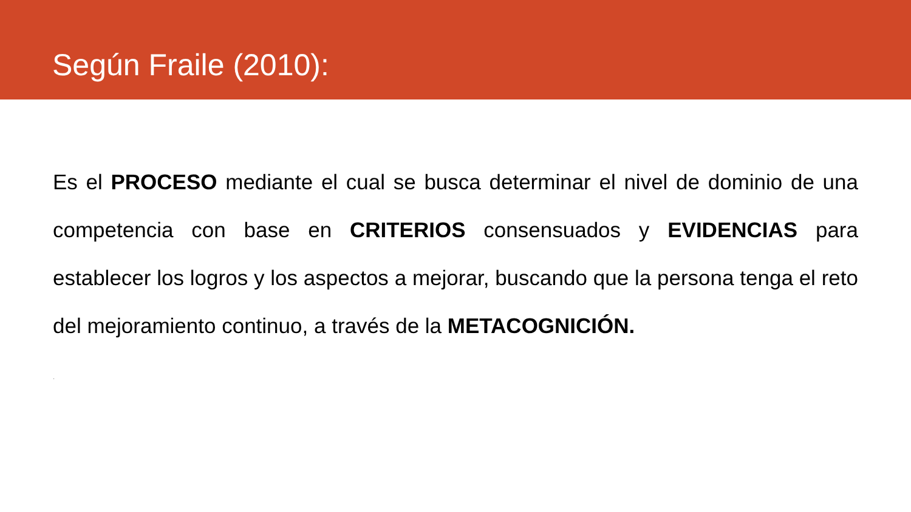Según Fraile (2010):
Es el PROCESO mediante el cual se busca determinar el nivel de dominio de una competencia con base en CRITERIOS consensuados y EVIDENCIAS para establecer los logros y los aspectos a mejorar, buscando que la persona tenga el reto del mejoramiento continuo, a través de la METACOGNICIÓN.
.